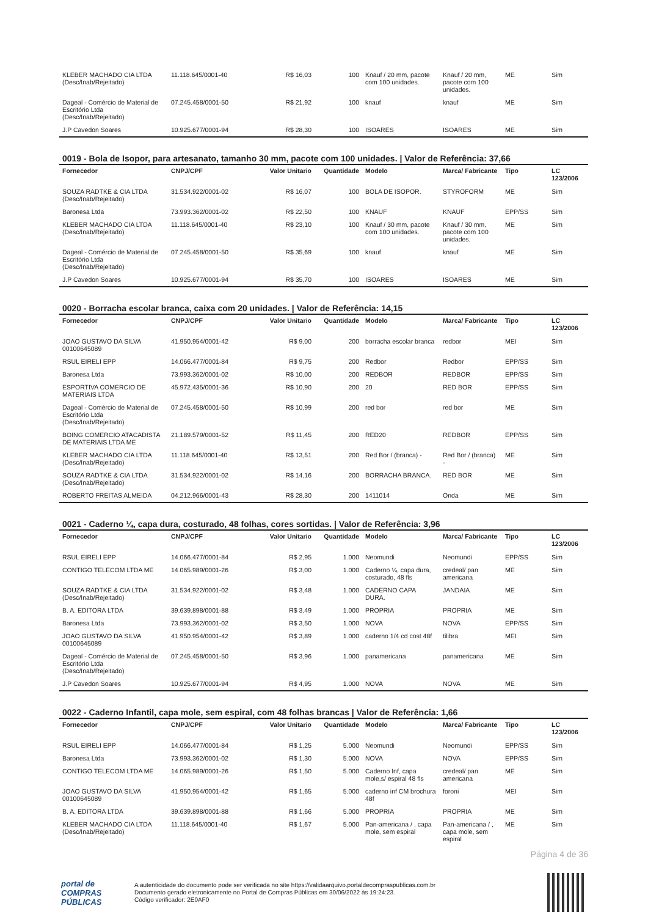| KLEBER MACHADO CIA LTDA (Desc/Inab/Rejeitado) | 11.118.645/0001-40 | R$ 16,03 | 100 | Knauf / 20 mm, pacote com 100 unidades. | Knauf / 20 mm, pacote com 100 unidades. | ME | Sim |
| Dageal - Comércio de Material de Escritório Ltda (Desc/Inab/Rejeitado) | 07.245.458/0001-50 | R$ 21,92 | 100 | knauf | knauf | ME | Sim |
| J.P Cavedon Soares | 10.925.677/0001-94 | R$ 28,30 | 100 | ISOARES | ISOARES | ME | Sim |
0019 - Bola de Isopor, para artesanato, tamanho 30 mm, pacote com 100 unidades. | Valor de Referência: 37,66
| Fornecedor | CNPJ/CPF | Valor Unitario | Quantidade | Modelo | Marca/ Fabricante | Tipo | LC 123/2006 |
| --- | --- | --- | --- | --- | --- | --- | --- |
| SOUZA RADTKE & CIA LTDA (Desc/Inab/Rejeitado) | 31.534.922/0001-02 | R$ 16,07 | 100 | BOLA DE ISOPOR. | STYROFORM | ME | Sim |
| Baronesa Ltda | 73.993.362/0001-02 | R$ 22,50 | 100 | KNAUF | KNAUF | EPP/SS | Sim |
| KLEBER MACHADO CIA LTDA (Desc/Inab/Rejeitado) | 11.118.645/0001-40 | R$ 23,10 | 100 | Knauf / 30 mm, pacote com 100 unidades. | Knauf / 30 mm, pacote com 100 unidades. | ME | Sim |
| Dageal - Comércio de Material de Escritório Ltda (Desc/Inab/Rejeitado) | 07.245.458/0001-50 | R$ 35,69 | 100 | knauf | knauf | ME | Sim |
| J.P Cavedon Soares | 10.925.677/0001-94 | R$ 35,70 | 100 | ISOARES | ISOARES | ME | Sim |
0020 - Borracha escolar branca, caixa com 20 unidades. | Valor de Referência: 14,15
| Fornecedor | CNPJ/CPF | Valor Unitario | Quantidade | Modelo | Marca/ Fabricante | Tipo | LC 123/2006 |
| --- | --- | --- | --- | --- | --- | --- | --- |
| JOAO GUSTAVO DA SILVA 00100645089 | 41.950.954/0001-42 | R$ 9,00 | 200 | borracha escolar branca | redbor | MEI | Sim |
| RSUL EIRELI EPP | 14.066.477/0001-84 | R$ 9,75 | 200 | Redbor | Redbor | EPP/SS | Sim |
| Baronesa Ltda | 73.993.362/0001-02 | R$ 10,00 | 200 | REDBOR | REDBOR | EPP/SS | Sim |
| ESPORTIVA COMERCIO DE MATERIAIS LTDA | 45.972.435/0001-36 | R$ 10,90 | 200 | 20 | RED BOR | EPP/SS | Sim |
| Dageal - Comércio de Material de Escritório Ltda (Desc/Inab/Rejeitado) | 07.245.458/0001-50 | R$ 10,99 | 200 | red bor | red bor | ME | Sim |
| BOING COMERCIO ATACADISTA DE MATERIAIS LTDA ME | 21.189.579/0001-52 | R$ 11,45 | 200 | RED20 | REDBOR | EPP/SS | Sim |
| KLEBER MACHADO CIA LTDA (Desc/Inab/Rejeitado) | 11.118.645/0001-40 | R$ 13,51 | 200 | Red Bor / (branca) - | Red Bor / (branca) - | ME | Sim |
| SOUZA RADTKE & CIA LTDA (Desc/Inab/Rejeitado) | 31.534.922/0001-02 | R$ 14,16 | 200 | BORRACHA BRANCA. | RED BOR | ME | Sim |
| ROBERTO FREITAS ALMEIDA | 04.212.966/0001-43 | R$ 28,30 | 200 | 1411014 | Onda | ME | Sim |
0021 - Caderno ¼, capa dura, costurado, 48 folhas, cores sortidas. | Valor de Referência: 3,96
| Fornecedor | CNPJ/CPF | Valor Unitario | Quantidade | Modelo | Marca/ Fabricante | Tipo | LC 123/2006 |
| --- | --- | --- | --- | --- | --- | --- | --- |
| RSUL EIRELI EPP | 14.066.477/0001-84 | R$ 2,95 | 1.000 | Neomundi | Neomundi | EPP/SS | Sim |
| CONTIGO TELECOM LTDA ME | 14.065.989/0001-26 | R$ 3,00 | 1.000 | Caderno ¼, capa dura, costurado, 48 fls | credeal/ pan americana | ME | Sim |
| SOUZA RADTKE & CIA LTDA (Desc/Inab/Rejeitado) | 31.534.922/0001-02 | R$ 3,48 | 1.000 | CADERNO CAPA DURA. | JANDAIA | ME | Sim |
| B. A. EDITORA LTDA | 39.639.898/0001-88 | R$ 3,49 | 1.000 | PROPRIA | PROPRIA | ME | Sim |
| Baronesa Ltda | 73.993.362/0001-02 | R$ 3,50 | 1.000 | NOVA | NOVA | EPP/SS | Sim |
| JOAO GUSTAVO DA SILVA 00100645089 | 41.950.954/0001-42 | R$ 3,89 | 1.000 | caderno 1/4 cd cost 48f | tilibra | MEI | Sim |
| Dageal - Comércio de Material de Escritório Ltda (Desc/Inab/Rejeitado) | 07.245.458/0001-50 | R$ 3,96 | 1.000 | panamericana | panamericana | ME | Sim |
| J.P Cavedon Soares | 10.925.677/0001-94 | R$ 4,95 | 1.000 | NOVA | NOVA | ME | Sim |
0022 - Caderno Infantil, capa mole, sem espiral, com 48 folhas brancas | Valor de Referência: 1,66
| Fornecedor | CNPJ/CPF | Valor Unitario | Quantidade | Modelo | Marca/ Fabricante | Tipo | LC 123/2006 |
| --- | --- | --- | --- | --- | --- | --- | --- |
| RSUL EIRELI EPP | 14.066.477/0001-84 | R$ 1,25 | 5.000 | Neomundi | Neomundi | EPP/SS | Sim |
| Baronesa Ltda | 73.993.362/0001-02 | R$ 1,30 | 5.000 | NOVA | NOVA | EPP/SS | Sim |
| CONTIGO TELECOM LTDA ME | 14.065.989/0001-26 | R$ 1,50 | 5.000 | Caderno Inf, capa mole,s/ espiral 48 fls | credeal/ pan americana | ME | Sim |
| JOAO GUSTAVO DA SILVA 00100645089 | 41.950.954/0001-42 | R$ 1,65 | 5.000 | caderno inf CM brochura 48f | foroni | MEI | Sim |
| B. A. EDITORA LTDA | 39.639.898/0001-88 | R$ 1,66 | 5.000 | PROPRIA | PROPRIA | ME | Sim |
| KLEBER MACHADO CIA LTDA (Desc/Inab/Rejeitado) | 11.118.645/0001-40 | R$ 1,67 | 5.000 | Pan-americana / , capa mole, sem espiral | Pan-americana / , capa mole, sem espiral | ME | Sim |
Página 4 de 36
portal de
COMPRAS
PÚBLICAS
A autenticidade do documento pode ser verificada no site https://validaarquivo.portaldecompraspublicas.com.br
Documento gerado eletronicamente no Portal de Compras Públicas em 30/06/2022 às 19:24:23.
Código verificador: 2E0AF0